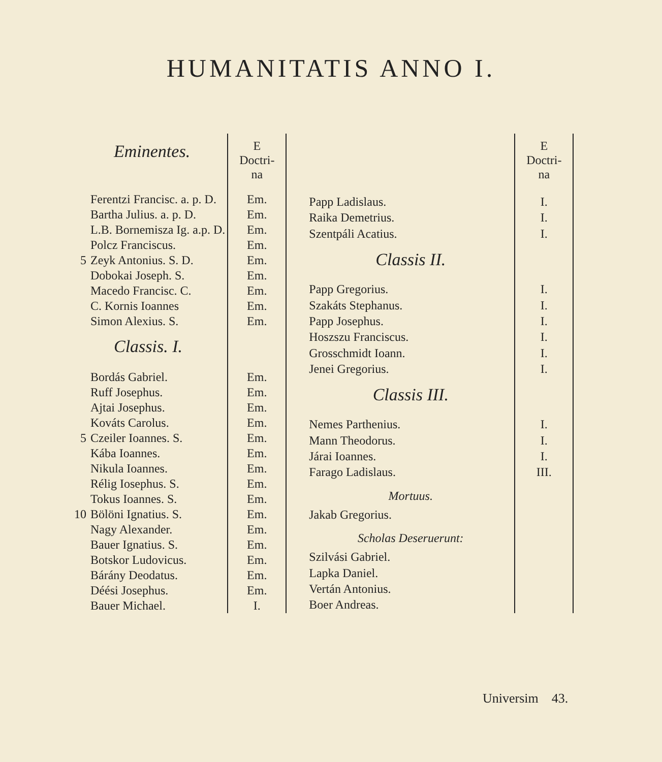HUMANITATIS ANNO I.
| | Eminentes. | E Doctri- na |
| --- | --- | --- |
| | Ferentzi Francisc. a. p. D. | Em. |
| | Bartha Julius. a. p. D. | Em. |
| | L.B. Bornemisza Ig. a.p. D. | Em. |
| | Polcz Franciscus. | Em. |
| 5 | Zeyk Antonius. S. D. | Em. |
| | Dobokai Joseph. S. | Em. |
| | Macedo Francisc. C. | Em. |
| | C. Kornis Ioannes | Em. |
| | Simon Alexius. S. | Em. |
| | Classis. I. | |
| | Bordás Gabriel. | Em. |
| | Ruff Josephus. | Em. |
| | Ajtai Josephus. | Em. |
| | Kováts Carolus. | Em. |
| 5 | Czeiler Ioannes. S. | Em. |
| | Kába Ioannes. | Em. |
| | Nikula Ioannes. | Em. |
| | Rélig Iosephus. S. | Em. |
| | Tokus Ioannes. S. | Em. |
| 10 | Bölöni Ignatius. S. | Em. |
| | Nagy Alexander. | Em. |
| | Bauer Ignatius. S. | Em. |
| | Botskor Ludovicus. | Em. |
| | Bárány Deodatus. | Em. |
| | Déési Josephus. | Em. |
| | Bauer Michael. | I. |
| | E Doctri- na |
| --- | --- |
| Papp Ladislaus. | I. |
| Raika Demetrius. | I. |
| Szentpáli Acatius. | I. |
| Classis II. | |
| Papp Gregorius. | I. |
| Szakáts Stephanus. | I. |
| Papp Josephus. | I. |
| Hoszszu Franciscus. | I. |
| Grosschmidt Ioann. | I. |
| Jenei Gregorius. | I. |
| Classis III. | |
| Nemes Parthenius. | I. |
| Mann Theodorus. | I. |
| Járai Ioannes. | I. |
| Farago Ladislaus. | III. |
| Mortuus. | |
| Jakab Gregorius. | |
| Scholas Deseruerunt: | |
| Szilvási Gabriel. | |
| Lapka Daniel. | |
| Vertán Antonius. | |
| Boer Andreas. | |
Universim 43.